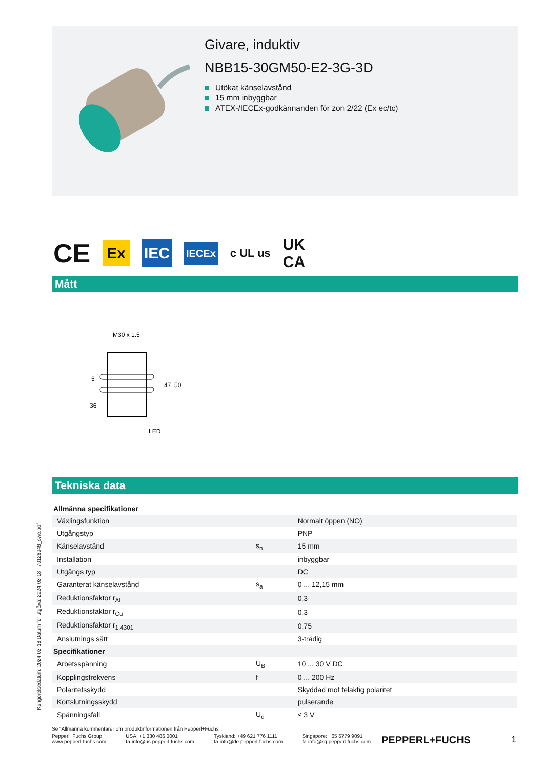Givare, induktiv
NBB15-30GM50-E2-3G-3D
Utökat känselavstånd
15 mm inbyggbar
ATEX-/IECEx-godkännanden för zon 2/22 (Ex ec/tc)
CE Ex IEC IECEx c UL us UK
CA
Mått
M30 x 1.5
47
50
5
36
LED
Tekniska data
| Allmänna specifikationer | | |
| Växlingsfunktion | | Normalt öppen (NO) |
| Utgångstyp | | PNP |
| Känselavstånd | s<sub>n</sub> | 15 mm |
| Installation | | inbyggbar |
| Utgångs typ | | DC |
| Garanterat känselavstånd | s<sub>a</sub> | 0 ... 12,15 mm |
| Reduktionsfaktor r<sub>Al</sub> | | 0,3 |
| Reduktionsfaktor r<sub>Cu</sub> | | 0,3 |
| Reduktionsfaktor r<sub>1.4301</sub> | | 0,75 |
| Anslutnings sätt | | 3-trådig |
| Specifikationer | | |
| Arbetsspänning | U<sub>B</sub> | 10 ... 30 V DC |
| Kopplingsfrekvens | f | 0 ... 200 Hz |
| Polaritetsskydd | | Skyddad mot felaktig polaritet |
| Kortslutningsskydd | | pulserande |
| Spänningsfall | U<sub>d</sub> | ≤ 3 V |
Kungörelsedatum: 2024-03-18 Datum för utgåva: 2024-03-18 : 70126049_swe.pdf
Se "Allmänna kommentarer om produktinformationen från Pepperl+Fuchs".
Pepperl+Fuchs Group
www.pepperl-fuchs.com USA: +1 330 486 0001
fa-info@us.pepperl-fuchs.com Tyskland: +49 621 776 1111
fa-info@de.pepperl-fuchs.com Singapore: +65 6779 9091
fa-info@sg.pepperl-fuchs.com
PEPPERL+FUCHS 1